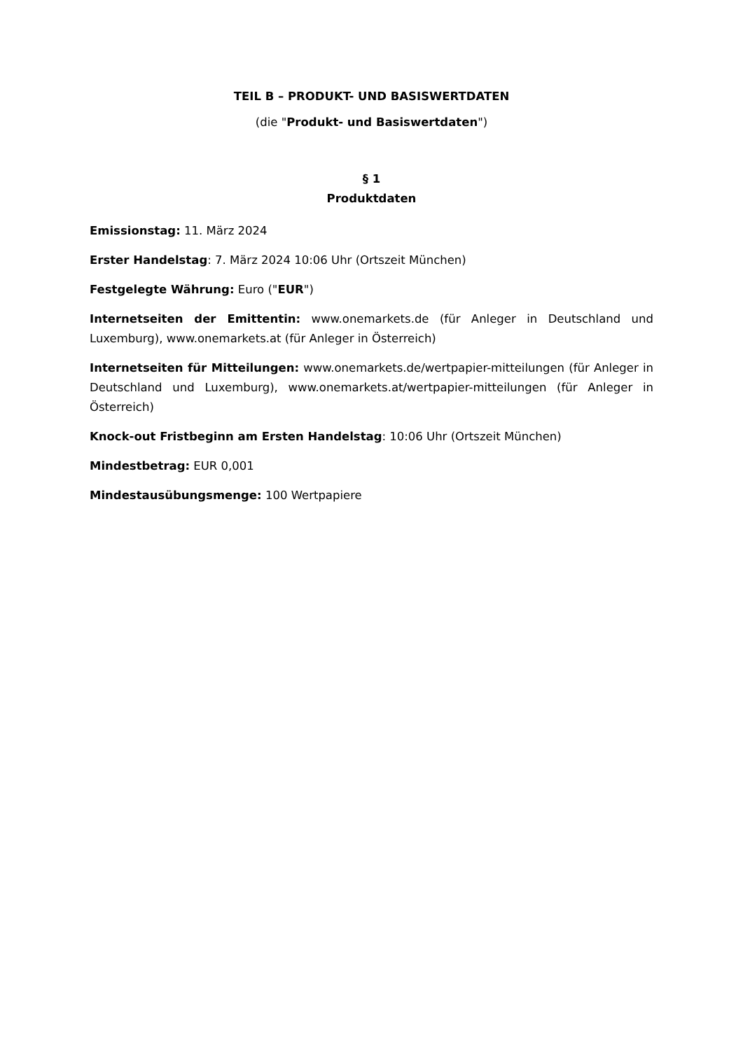TEIL B – PRODUKT- UND BASISWERTDATEN
(die "Produkt- und Basiswertdaten")
§ 1
Produktdaten
Emissionstag: 11. März 2024
Erster Handelstag: 7. März 2024 10:06 Uhr (Ortszeit München)
Festgelegte Währung: Euro ("EUR")
Internetseiten der Emittentin: www.onemarkets.de (für Anleger in Deutschland und Luxemburg), www.onemarkets.at (für Anleger in Österreich)
Internetseiten für Mitteilungen: www.onemarkets.de/wertpapier-mitteilungen (für Anleger in Deutschland und Luxemburg), www.onemarkets.at/wertpapier-mitteilungen (für Anleger in Österreich)
Knock-out Fristbeginn am Ersten Handelstag: 10:06 Uhr (Ortszeit München)
Mindestbetrag: EUR 0,001
Mindestausübungsmenge: 100 Wertpapiere